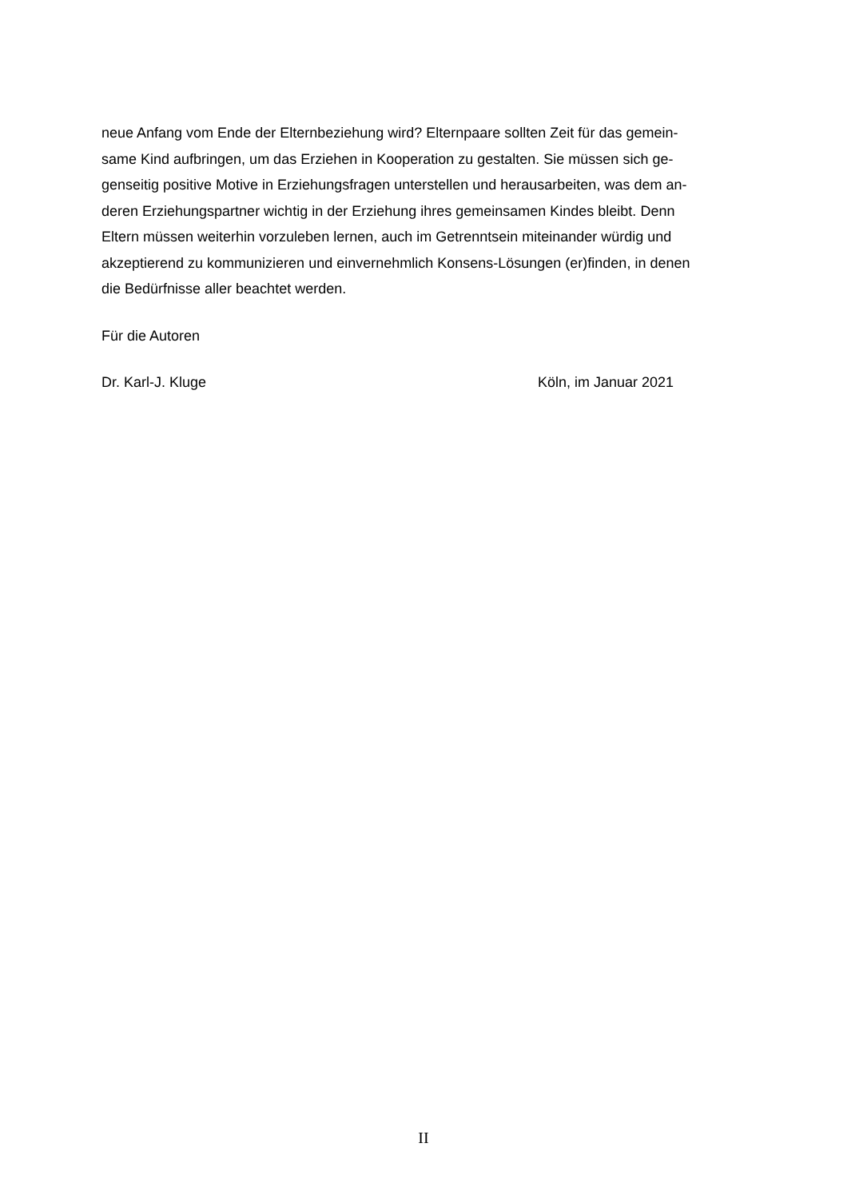neue Anfang vom Ende der Elternbeziehung wird? Elternpaare sollten Zeit für das gemein-
same Kind aufbringen, um das Erziehen in Kooperation zu gestalten. Sie müssen sich ge-
genseitig positive Motive in Erziehungsfragen unterstellen und herausarbeiten, was dem an-
deren Erziehungspartner wichtig in der Erziehung ihres gemeinsamen Kindes bleibt. Denn
Eltern müssen weiterhin vorzuleben lernen, auch im Getrenntsein miteinander würdig und
akzeptierend zu kommunizieren und einvernehmlich Konsens-Lösungen (er)finden, in denen
die Bedürfnisse aller beachtet werden.
Für die Autoren
Dr. Karl-J. Kluge Köln, im Januar 2021
II